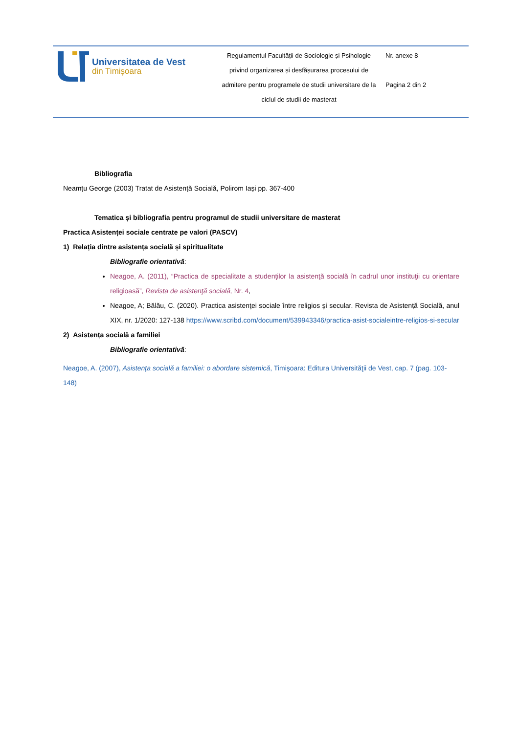| Universitatea de Vest din Timişoara | Regulamentul Facultății de Sociologie și Psihologie privind organizarea și desfășurarea procesului de admitere pentru programele de studii universitare de la ciclul de studii de masterat | Nr. anexe 8 Pagina 2 din 2 |
Bibliografia
Neamțu George (2003) Tratat de Asistență Socială, Polirom Iași pp. 367-400
Tematica și bibliografia pentru programul de studii universitare de masterat
Practica Asistenței sociale centrate pe valori (PASCV)
1) Relația dintre asistența socială și spiritualitate
Bibliografie orientativă:
Neagoe, A. (2011), “Practica de specialitate a studenţilor la asistenţă socială în cadrul unor instituţii cu orientare religioasă”, Revista de asistenţă socială, Nr. 4,
Neagoe, A; Bălău, C. (2020). Practica asistenţei sociale între religios şi secular. Revista de Asistență Socială, anul XIX, nr. 1/2020: 127-138 https://www.scribd.com/document/539943346/practica-asist-socialeintre-religios-si-secular
2) Asistența socială a familiei
Bibliografie orientativă:
Neagoe, A. (2007), Asistenţa socială a familiei: o abordare sistemică, Timişoara: Editura Universităţii de Vest, cap. 7 (pag. 103-148)